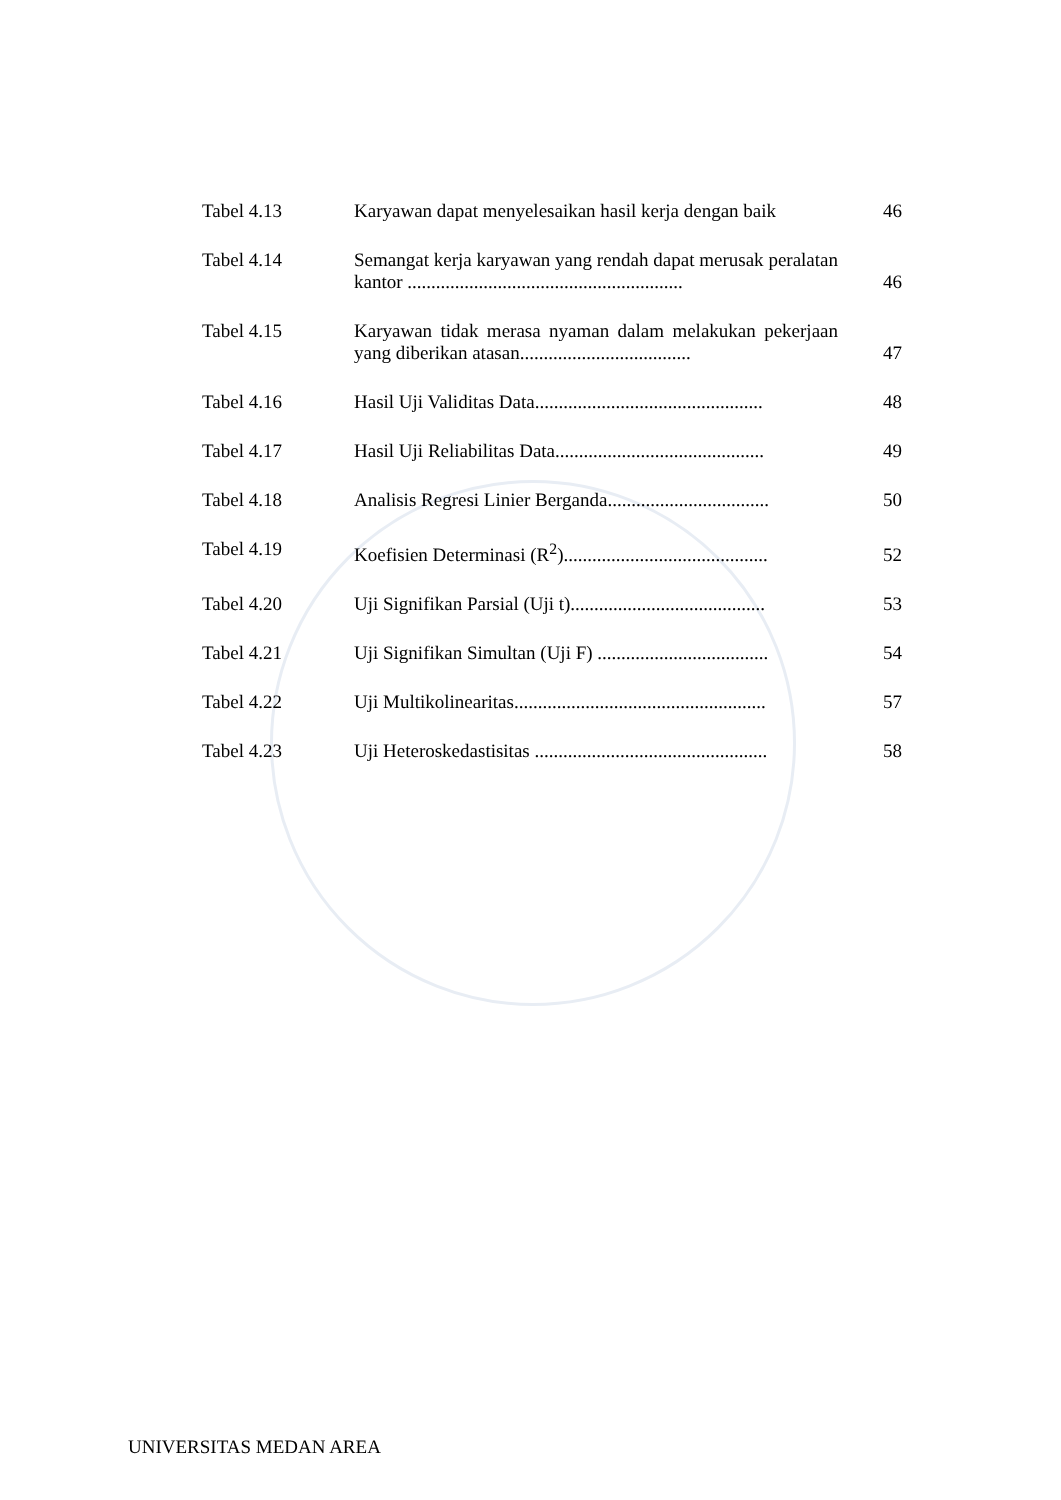| Tabel 4.13 | Karyawan dapat menyelesaikan hasil kerja dengan baik | 46 |
| Tabel 4.14 | Semangat kerja karyawan yang rendah dapat merusak peralatan kantor .......................................................... | 46 |
| Tabel 4.15 | Karyawan tidak merasa nyaman dalam melakukan pekerjaan yang diberikan atasan.................................... | 47 |
| Tabel 4.16 | Hasil Uji Validitas Data................................................ | 48 |
| Tabel 4.17 | Hasil Uji Reliabilitas Data............................................ | 49 |
| Tabel 4.18 | Analisis Regresi Linier Berganda.................................. | 50 |
| Tabel 4.19 | Koefisien Determinasi (R<sup>2</sup>)........................................... | 52 |
| Tabel 4.20 | Uji Signifikan Parsial (Uji t)......................................... | 53 |
| Tabel 4.21 | Uji Signifikan Simultan (Uji F) .................................... | 54 |
| Tabel 4.22 | Uji Multikolinearitas..................................................... | 57 |
| Tabel 4.23 | Uji Heteroskedastisitas ................................................. | 58 |
UNIVERSITAS MEDAN AREA